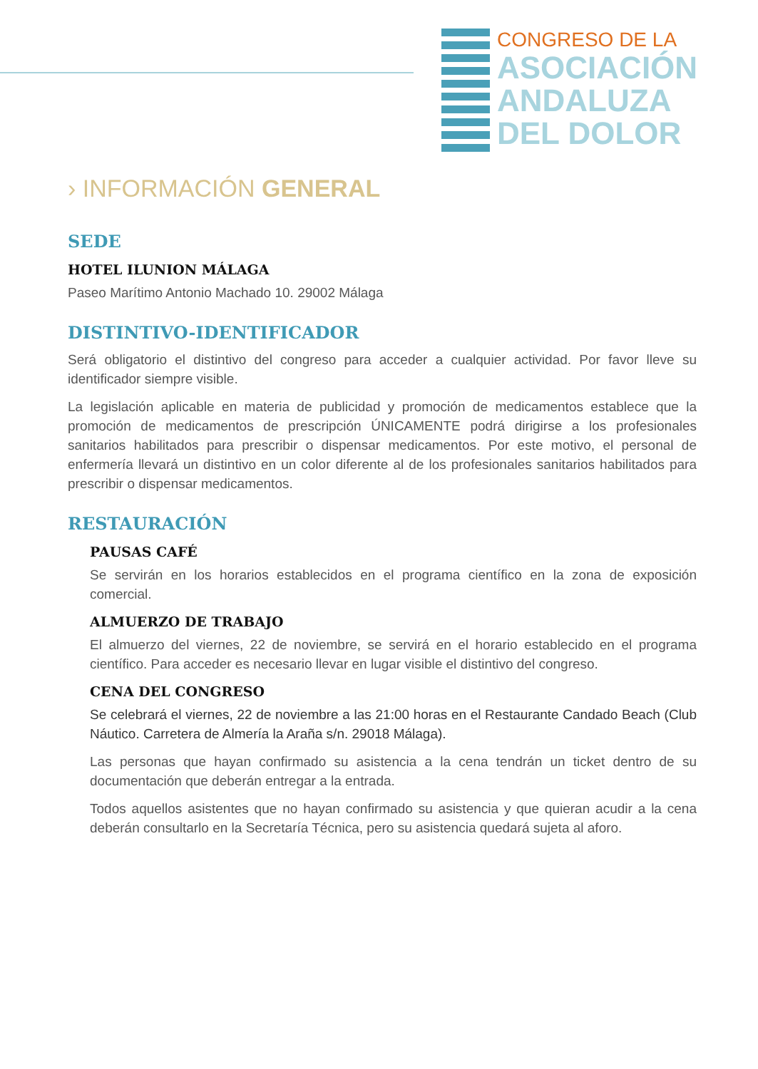CONGRESO DE LA
ASOCIACIÓN
ANDALUZA
DEL DOLOR
› INFORMACIÓN GENERAL
SEDE
HOTEL ILUNION MÁLAGA
Paseo Marítimo Antonio Machado 10. 29002 Málaga
DISTINTIVO-IDENTIFICADOR
Será obligatorio el distintivo del congreso para acceder a cualquier actividad. Por favor lleve su identificador siempre visible.
La legislación aplicable en materia de publicidad y promoción de medicamentos establece que la promoción de medicamentos de prescripción ÚNICAMENTE podrá dirigirse a los profesionales sanitarios habilitados para prescribir o dispensar medicamentos. Por este motivo, el personal de enfermería llevará un distintivo en un color diferente al de los profesionales sanitarios habilitados para prescribir o dispensar medicamentos.
RESTAURACIÓN
PAUSAS CAFÉ
Se servirán en los horarios establecidos en el programa científico en la zona de exposición comercial.
ALMUERZO DE TRABAJO
El almuerzo del viernes, 22 de noviembre, se servirá en el horario establecido en el programa científico. Para acceder es necesario llevar en lugar visible el distintivo del congreso.
CENA DEL CONGRESO
Se celebrará el viernes, 22 de noviembre a las 21:00 horas en el Restaurante Candado Beach (Club Náutico. Carretera de Almería la Araña s/n. 29018 Málaga).
Las personas que hayan confirmado su asistencia a la cena tendrán un ticket dentro de su documentación que deberán entregar a la entrada.
Todos aquellos asistentes que no hayan confirmado su asistencia y que quieran acudir a la cena deberán consultarlo en la Secretaría Técnica, pero su asistencia quedará sujeta al aforo.